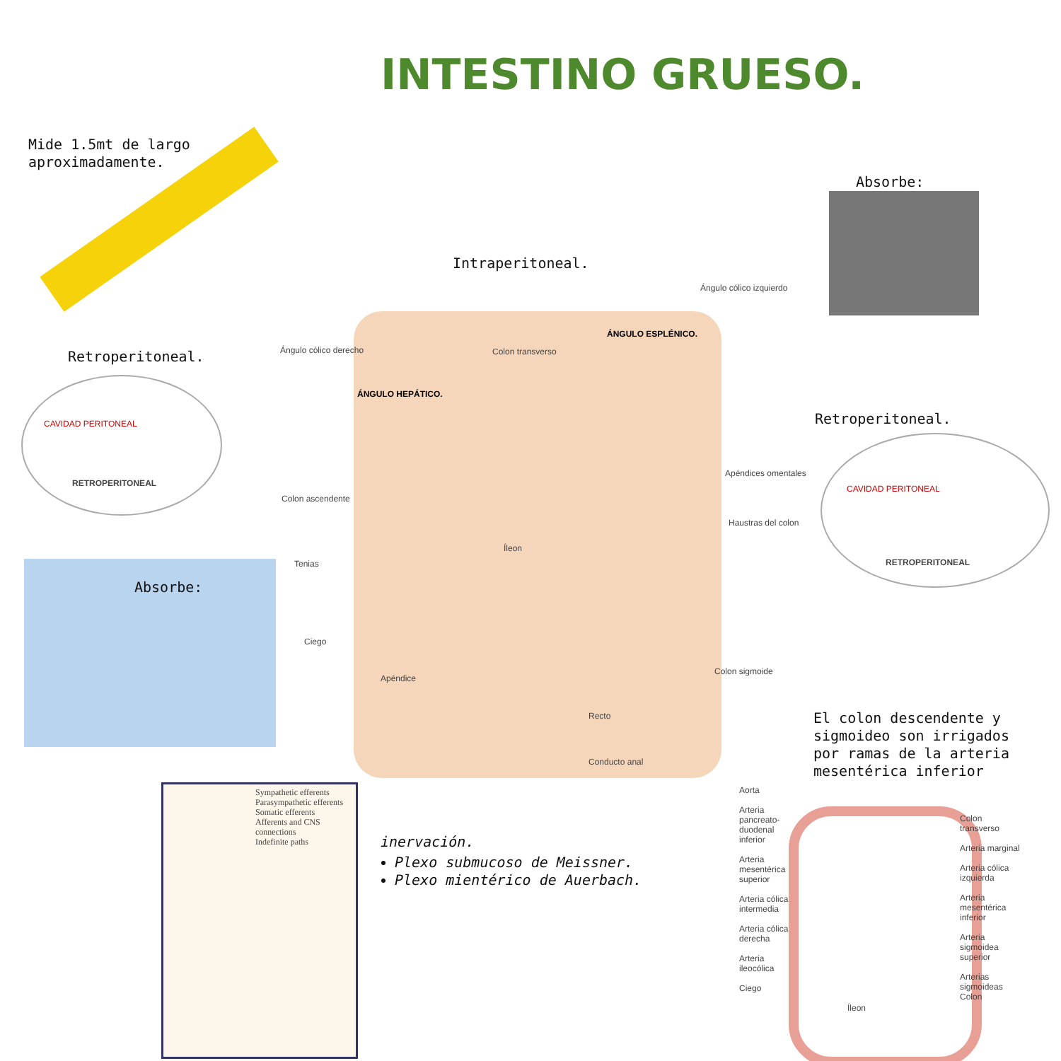INTESTINO GRUESO.
Mide 1.5mt de largo
aproximadamente.
Intraperitoneal.
Absorbe:
Retroperitoneal.
CAVIDAD PERITONEAL
RETROPERITONEAL
Ángulo cólico derecho Colon transverso
Ángulo cólico izquierdo
ÁNGULO ESPLÉNICO.
ÁNGULO HEPÁTICO.
Retroperitoneal.
CAVIDAD PERITONEAL
RETROPERITONEAL
Apéndices omentales
Haustras del colon
Colon ascendente
Íleon
Tenias
Absorbe:
Ciego
Apéndice
Colon sigmoide
Recto
Conducto anal
El colon descendente y
sigmoideo son irrigados
por ramas de la arteria
mesentérica inferior
Sympathetic efferents
Parasympathetic efferents
Somatic efferents
Afferents and CNS connections
Indefinite paths
inervación.
Plexo submucoso de Meissner.
Plexo mientérico de Auerbach.
Aorta
Arteria pancreato-duodenal inferior
Arteria mesentérica superior
Arteria cólica intermedia
Arteria cólica derecha
Arteria ileocólica
Ciego
Colon transverso
Arteria marginal
Arteria cólica izquierda
Arteria mesentérica inferior
Arteria sigmoidea superior
Arterias sigmoideas
Colon
Íleon